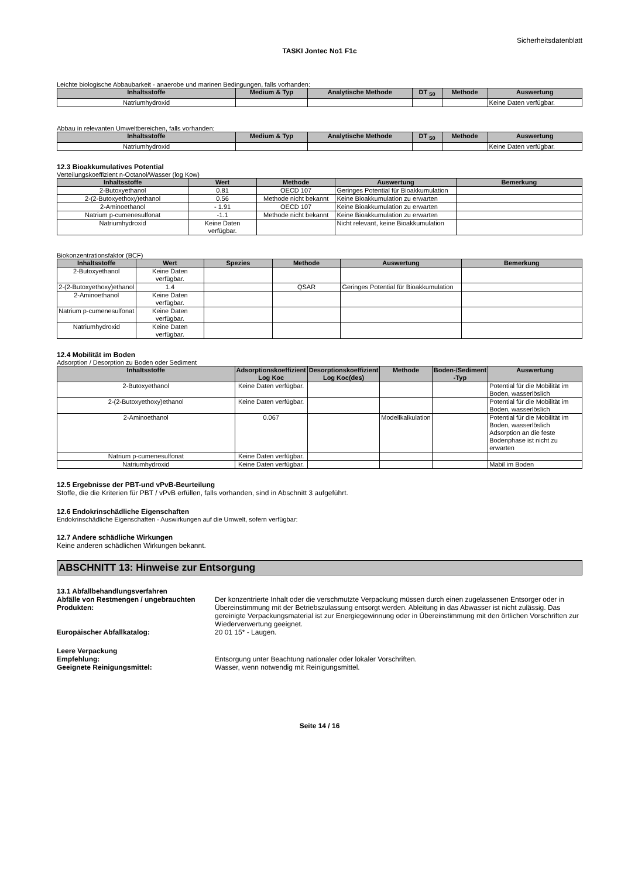Sicherheitsdatenblatt
TASKI Jontec No1 F1c
Leichte biologische Abbaubarkeit - anaerobe und marinen Bedingungen, falls vorhanden:
| Inhaltsstoffe | Medium & Typ | Analytische Methode | DT <sub>50</sub> | Methode | Auswertung |
| --- | --- | --- | --- | --- | --- |
| Natriumhydroxid | | | | | Keine Daten verfügbar. |
Abbau in relevanten Umweltbereichen, falls vorhanden:
| Inhaltsstoffe | Medium & Typ | Analytische Methode | DT <sub>50</sub> | Methode | Auswertung |
| --- | --- | --- | --- | --- | --- |
| Natriumhydroxid | | | | | Keine Daten verfügbar. |
12.3 Bioakkumulatives Potential
Verteilungskoeffizient n-Octanol/Wasser (log Kow)
| Inhaltsstoffe | Wert | Methode | Auswertung | Bemerkung |
| --- | --- | --- | --- | --- |
| 2-Butoxyethanol | 0.81 | OECD 107 | Geringes Potential für Bioakkumulation | |
| 2-(2-Butoxyethoxy)ethanol | 0.56 | Methode nicht bekannt | Keine Bioakkumulation zu erwarten | |
| 2-Aminoethanol | - 1.91 | OECD 107 | Keine Bioakkumulation zu erwarten | |
| Natrium p-cumenesulfonat | -1.1 | Methode nicht bekannt | Keine Bioakkumulation zu erwarten | |
| Natriumhydroxid | Keine Daten verfügbar. | | Nicht relevant, keine Bioakkumulation | |
Biokonzentrationsfaktor (BCF)
| Inhaltsstoffe | Wert | Spezies | Methode | Auswertung | Bemerkung |
| --- | --- | --- | --- | --- | --- |
| 2-Butoxyethanol | Keine Daten verfügbar. | | | | |
| 2-(2-Butoxyethoxy)ethanol | 1.4 | | QSAR | Geringes Potential für Bioakkumulation | |
| 2-Aminoethanol | Keine Daten verfügbar. | | | | |
| Natrium p-cumenesulfonat | Keine Daten verfügbar. | | | | |
| Natriumhydroxid | Keine Daten verfügbar. | | | | |
12.4 Mobilität im Boden
Adsorption / Desorption zu Boden oder Sediment
| Inhaltsstoffe | Adsorptionskoeffizient Log Koc | Desorptionskoeffizient Log Koc(des) | Methode | Boden-/Sediment -Typ | Auswertung |
| --- | --- | --- | --- | --- | --- |
| 2-Butoxyethanol | Keine Daten verfügbar. | | | | Potential für die Mobilität im Boden, wasserlöslich |
| 2-(2-Butoxyethoxy)ethanol | Keine Daten verfügbar. | | | | Potential für die Mobilität im Boden, wasserlöslich |
| 2-Aminoethanol | 0.067 | | Modellkalkulation | | Potential für die Mobilität im Boden, wasserlöslich Adsorption an die feste Bodenphase ist nicht zu erwarten |
| Natrium p-cumenesulfonat | Keine Daten verfügbar. | | | | |
| Natriumhydroxid | Keine Daten verfügbar. | | | | Mabil im Boden |
12.5 Ergebnisse der PBT-und vPvB-Beurteilung
Stoffe, die die Kriterien für PBT / vPvB erfüllen, falls vorhanden, sind in Abschnitt 3 aufgeführt.
12.6 Endokrinschädliche Eigenschaften
Endokrinschädliche Eigenschaften - Auswirkungen auf die Umwelt, sofern verfügbar:
12.7 Andere schädliche Wirkungen
Keine anderen schädlichen Wirkungen bekannt.
ABSCHNITT 13: Hinweise zur Entsorgung
13.1 Abfallbehandlungsverfahren
Abfälle von Restmengen / ungebrauchten Produkten:
Der konzentrierte Inhalt oder die verschmutzte Verpackung müssen durch einen zugelassenen Entsorger oder in Übereinstimmung mit der Betriebszulassung entsorgt werden. Ableitung in das Abwasser ist nicht zulässig. Das gereinigte Verpackungsmaterial ist zur Energiegewinnung oder in Übereinstimmung mit den örtlichen Vorschriften zur Wiederverwertung geeignet.
Europäischer Abfallkatalog: 20 01 15* - Laugen.
Leere Verpackung
Empfehlung: Entsorgung unter Beachtung nationaler oder lokaler Vorschriften.
Geeignete Reinigungsmittel: Wasser, wenn notwendig mit Reinigungsmittel.
Seite 14 / 16